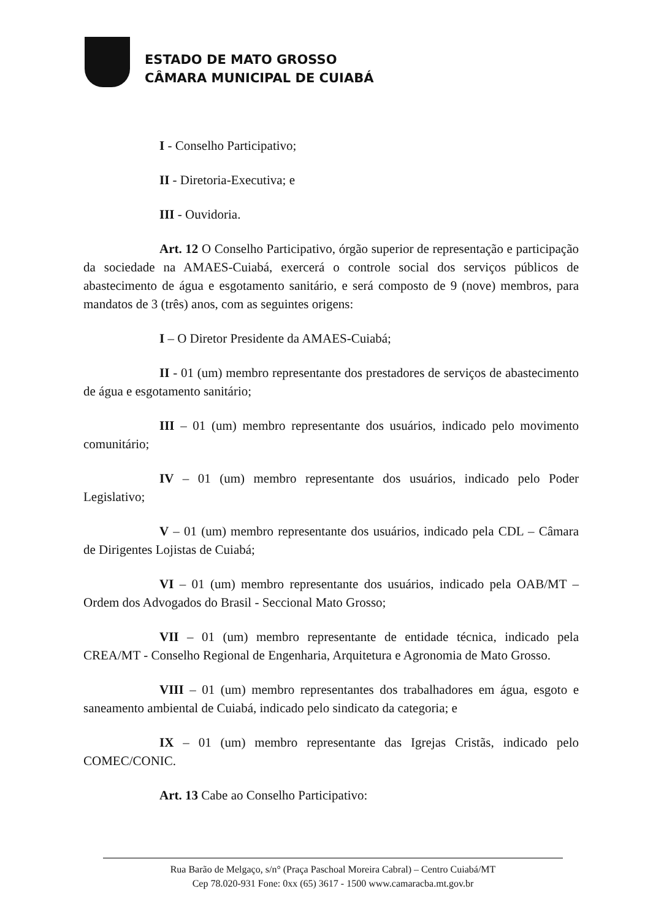ESTADO DE MATO GROSSO
CÂMARA MUNICIPAL DE CUIABÁ
I - Conselho Participativo;
II - Diretoria-Executiva; e
III - Ouvidoria.
Art. 12 O Conselho Participativo, órgão superior de representação e participação da sociedade na AMAES-Cuiabá, exercerá o controle social dos serviços públicos de abastecimento de água e esgotamento sanitário, e será composto de 9 (nove) membros, para mandatos de 3 (três) anos, com as seguintes origens:
I – O Diretor Presidente da AMAES-Cuiabá;
II - 01 (um) membro representante dos prestadores de serviços de abastecimento de água e esgotamento sanitário;
III – 01 (um) membro representante dos usuários, indicado pelo movimento comunitário;
IV – 01 (um) membro representante dos usuários, indicado pelo Poder Legislativo;
V – 01 (um) membro representante dos usuários, indicado pela CDL – Câmara de Dirigentes Lojistas de Cuiabá;
VI – 01 (um) membro representante dos usuários, indicado pela OAB/MT – Ordem dos Advogados do Brasil - Seccional Mato Grosso;
VII – 01 (um) membro representante de entidade técnica, indicado pela CREA/MT - Conselho Regional de Engenharia, Arquitetura e Agronomia de Mato Grosso.
VIII – 01 (um) membro representantes dos trabalhadores em água, esgoto e saneamento ambiental de Cuiabá, indicado pelo sindicato da categoria; e
IX – 01 (um) membro representante das Igrejas Cristãs, indicado pelo COMEC/CONIC.
Art. 13 Cabe ao Conselho Participativo:
Rua Barão de Melgaço, s/n° (Praça Paschoal Moreira Cabral) – Centro Cuiabá/MT
Cep 78.020-931 Fone: 0xx (65) 3617 - 1500 www.camaracba.mt.gov.br